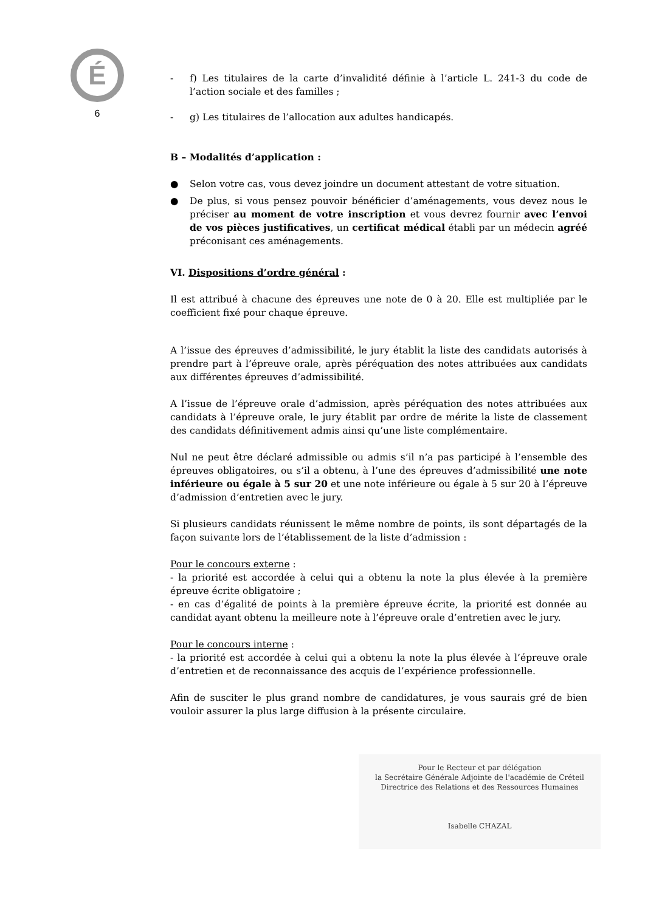É
6
- f) Les titulaires de la carte d’invalidité définie à l’article L. 241-3 du code de l’action sociale et des familles ;
- g) Les titulaires de l’allocation aux adultes handicapés.
B – Modalités d’application :
● Selon votre cas, vous devez joindre un document attestant de votre situation.
● De plus, si vous pensez pouvoir bénéficier d’aménagements, vous devez nous le préciser au moment de votre inscription et vous devrez fournir avec l’envoi de vos pièces justificatives, un certificat médical établi par un médecin agréé préconisant ces aménagements.
VI. Dispositions d’ordre général :
Il est attribué à chacune des épreuves une note de 0 à 20. Elle est multipliée par le coefficient fixé pour chaque épreuve.
A l’issue des épreuves d’admissibilité, le jury établit la liste des candidats autorisés à prendre part à l’épreuve orale, après péréquation des notes attribuées aux candidats aux différentes épreuves d’admissibilité.
A l’issue de l’épreuve orale d’admission, après péréquation des notes attribuées aux candidats à l’épreuve orale, le jury établit par ordre de mérite la liste de classement des candidats définitivement admis ainsi qu’une liste complémentaire.
Nul ne peut être déclaré admissible ou admis s’il n’a pas participé à l’ensemble des épreuves obligatoires, ou s’il a obtenu, à l’une des épreuves d’admissibilité une note inférieure ou égale à 5 sur 20 et une note inférieure ou égale à 5 sur 20 à l’épreuve d’admission d’entretien avec le jury.
Si plusieurs candidats réunissent le même nombre de points, ils sont départagés de la façon suivante lors de l’établissement de la liste d’admission :
Pour le concours externe :
- la priorité est accordée à celui qui a obtenu la note la plus élevée à la première épreuve écrite obligatoire ;
- en cas d’égalité de points à la première épreuve écrite, la priorité est donnée au candidat ayant obtenu la meilleure note à l’épreuve orale d’entretien avec le jury.
Pour le concours interne :
- la priorité est accordée à celui qui a obtenu la note la plus élevée à l’épreuve orale d’entretien et de reconnaissance des acquis de l’expérience professionnelle.
Afin de susciter le plus grand nombre de candidatures, je vous saurais gré de bien vouloir assurer la plus large diffusion à la présente circulaire.
Pour le Recteur et par délégation
la Secrétaire Générale Adjointe de l'académie de Créteil
Directrice des Relations et des Ressources Humaines
Isabelle CHAZAL